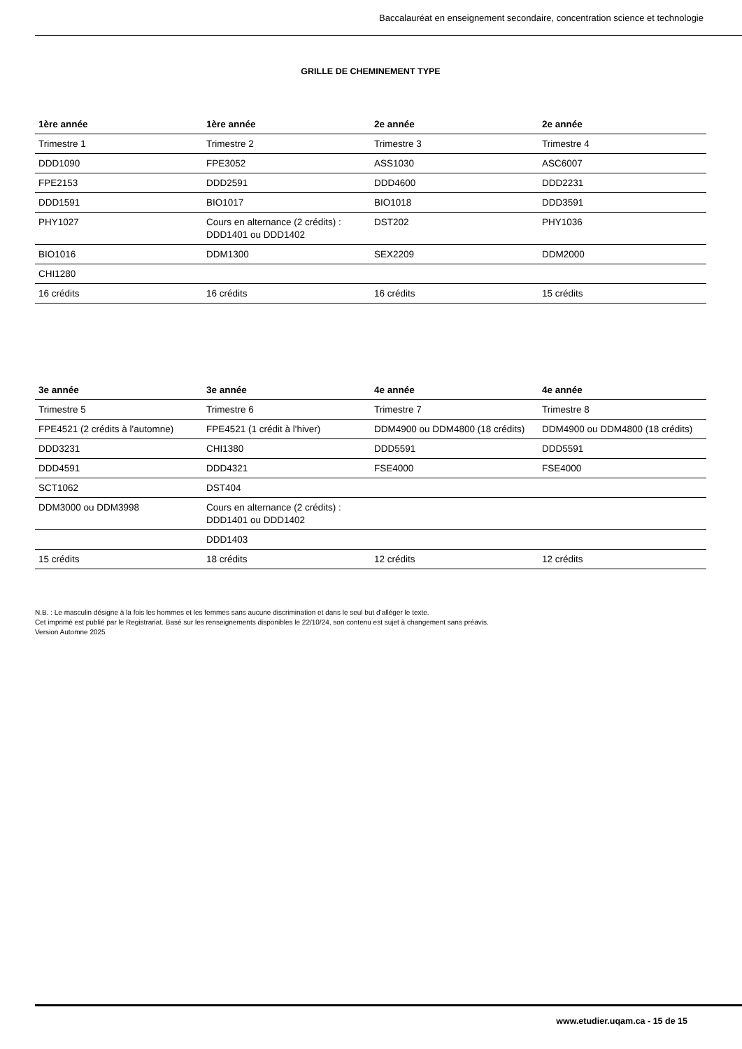Baccalauréat en enseignement secondaire, concentration science et technologie
GRILLE DE CHEMINEMENT TYPE
| 1ère année | 1ère année | 2e année | 2e année |
| --- | --- | --- | --- |
| Trimestre 1 | Trimestre 2 | Trimestre 3 | Trimestre 4 |
| DDD1090 | FPE3052 | ASS1030 | ASC6007 |
| FPE2153 | DDD2591 | DDD4600 | DDD2231 |
| DDD1591 | BIO1017 | BIO1018 | DDD3591 |
| PHY1027 | Cours en alternance (2 crédits) : DDD1401 ou DDD1402 | DST202 | PHY1036 |
| BIO1016 | DDM1300 | SEX2209 | DDM2000 |
| CHI1280 | | | |
| 16 crédits | 16 crédits | 16 crédits | 15 crédits |
| 3e année | 3e année | 4e année | 4e année |
| --- | --- | --- | --- |
| Trimestre 5 | Trimestre 6 | Trimestre 7 | Trimestre 8 |
| FPE4521 (2 crédits à l'automne) | FPE4521 (1 crédit à l'hiver) | DDM4900 ou DDM4800 (18 crédits) | DDM4900 ou DDM4800 (18 crédits) |
| DDD3231 | CHI1380 | DDD5591 | DDD5591 |
| DDD4591 | DDD4321 | FSE4000 | FSE4000 |
| SCT1062 | DST404 | | |
| DDM3000 ou DDM3998 | Cours en alternance (2 crédits) : DDD1401 ou DDD1402 | | |
| | DDD1403 | | |
| 15 crédits | 18 crédits | 12 crédits | 12 crédits |
N.B. : Le masculin désigne à la fois les hommes et les femmes sans aucune discrimination et dans le seul but d’alléger le texte.
Cet imprimé est publié par le Registrariat. Basé sur les renseignements disponibles le 22/10/24, son contenu est sujet à changement sans préavis.
Version Automne 2025
www.etudier.uqam.ca - 15 de 15